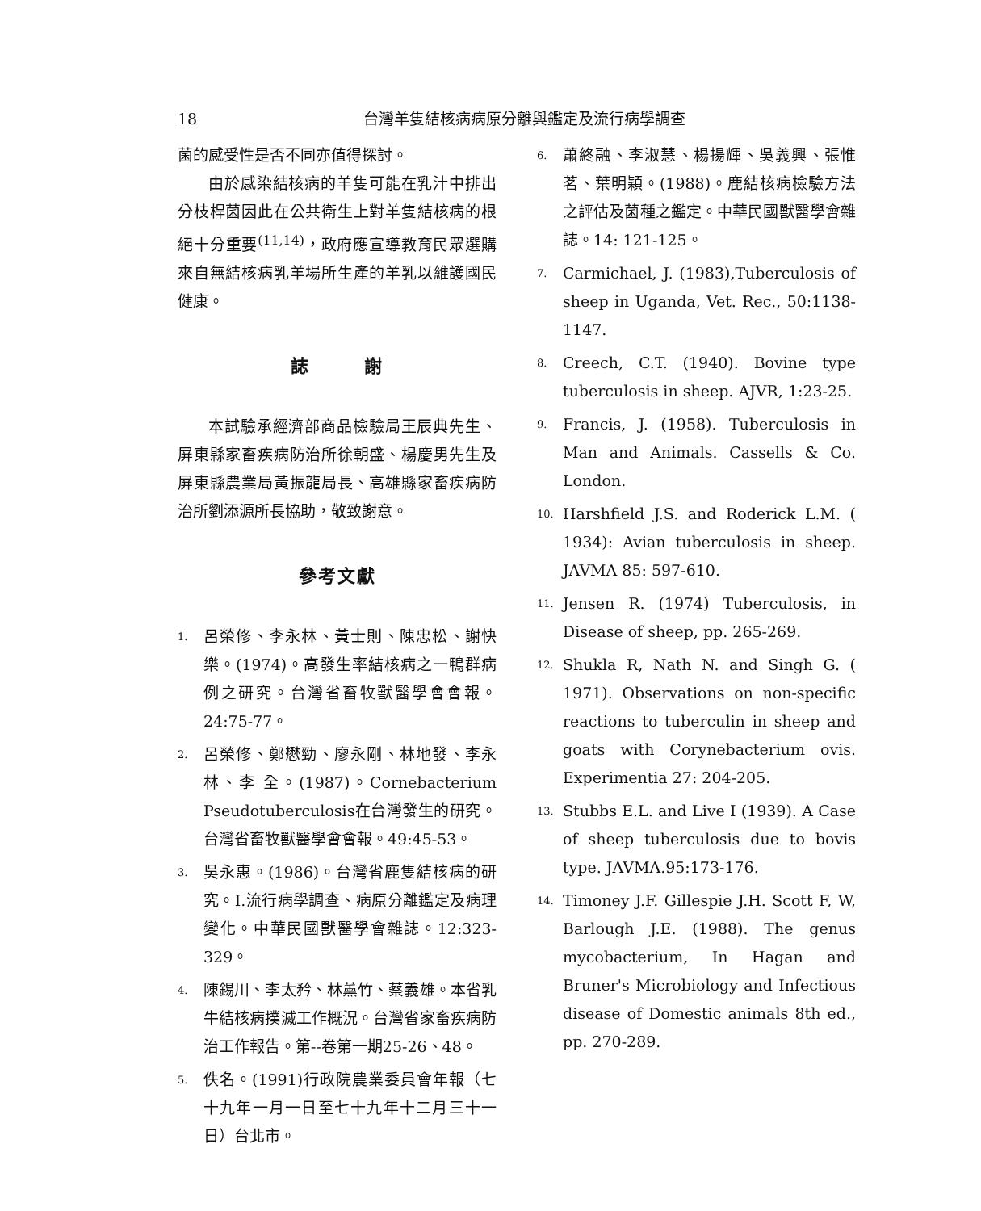18 台灣羊隻結核病病原分離與鑑定及流行病學調查
菌的感受性是否不同亦值得探討。
由於感染結核病的羊隻可能在乳汁中排出分枝桿菌因此在公共衛生上對羊隻結核病的根絕十分重要<sup>(11,14)</sup>，政府應宣導教育民眾選購來自無結核病乳羊場所生產的羊乳以維護國民健康。
誌 謝
本試驗承經濟部商品檢驗局王辰典先生、屏東縣家畜疾病防治所徐朝盛、楊慶男先生及屏東縣農業局黃振龍局長、高雄縣家畜疾病防治所劉添源所長協助，敬致謝意。
參考文獻
1. 呂榮修、李永林、黃士則、陳忠松、謝快樂。(1974)。高發生率結核病之一鴨群病例之研究。台灣省畜牧獸醫學會會報。24:75-77。
2. 呂榮修、鄭懋勁、廖永剛、林地發、李永林、李 全。(1987)。Cornebacterium Pseudotuberculosis在台灣發生的研究。台灣省畜牧獸醫學會會報。49:45-53。
3. 吳永惠。(1986)。台灣省鹿隻結核病的研究。I.流行病學調查、病原分離鑑定及病理變化。中華民國獸醫學會雜誌。12:323-329。
4. 陳錫川、李太矜、林薰竹、蔡義雄。本省乳牛結核病撲滅工作概況。台灣省家畜疾病防治工作報告。第--卷第一期25-26、48。
5. 佚名。(1991)行政院農業委員會年報（七十九年一月一日至七十九年十二月三十一日）台北市。
6. 蕭終融、李淑慧、楊揚輝、吳義興、張惟茗、葉明穎。(1988)。鹿結核病檢驗方法之評估及菌種之鑑定。中華民國獸醫學會雜誌。14: 121-125。
7. Carmichael, J. (1983),Tuberculosis of sheep in Uganda, Vet. Rec., 50:1138-1147.
8. Creech, C.T. (1940). Bovine type tuberculosis in sheep. AJVR, 1:23-25.
9. Francis, J. (1958). Tuberculosis in Man and Animals. Cassells & Co. London.
10. Harshfield J.S. and Roderick L.M. ( 1934): Avian tuberculosis in sheep. JAVMA 85: 597-610.
11. Jensen R. (1974) Tuberculosis, in Disease of sheep, pp. 265-269.
12. Shukla R, Nath N. and Singh G. ( 1971). Observations on non-specific reactions to tuberculin in sheep and goats with Corynebacterium ovis. Experimentia 27: 204-205.
13. Stubbs E.L. and Live I (1939). A Case of sheep tuberculosis due to bovis type. JAVMA.95:173-176.
14. Timoney J.F. Gillespie J.H. Scott F, W, Barlough J.E. (1988). The genus mycobacterium, In Hagan and Bruner's Microbiology and Infectious disease of Domestic animals 8th ed., pp. 270-289.